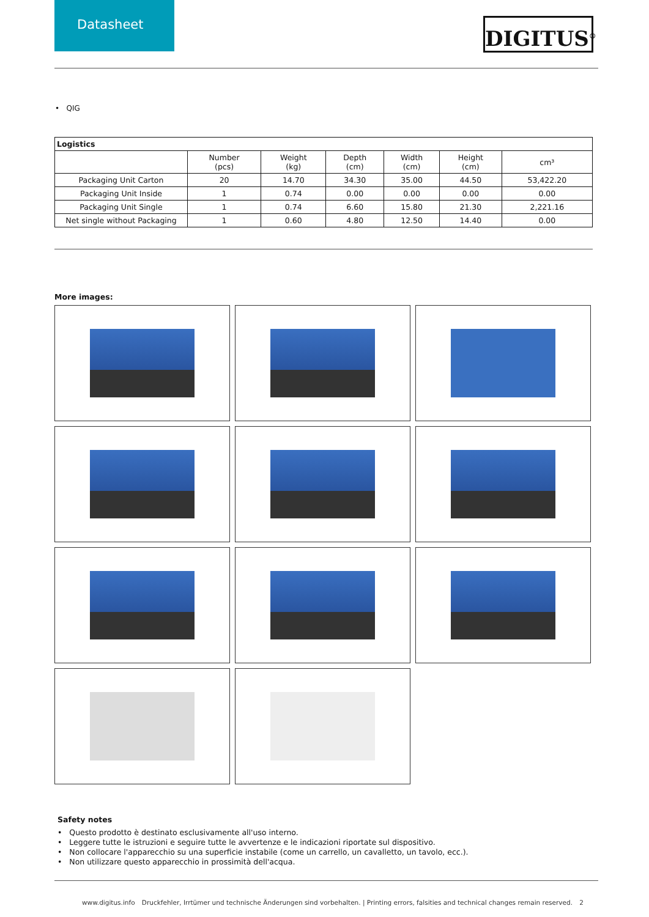Datasheet
DIGITUS<sup>®</sup>
• QIG
| Logistics | | | | | | |
| --- | --- | --- | --- | --- | --- | --- |
| | Number (pcs) | Weight (kg) | Depth (cm) | Width (cm) | Height (cm) | cm³ |
| Packaging Unit Carton | 20 | 14.70 | 34.30 | 35.00 | 44.50 | 53,422.20 |
| Packaging Unit Inside | 1 | 0.74 | 0.00 | 0.00 | 0.00 | 0.00 |
| Packaging Unit Single | 1 | 0.74 | 6.60 | 15.80 | 21.30 | 2,221.16 |
| Net single without Packaging | 1 | 0.60 | 4.80 | 12.50 | 14.40 | 0.00 |
More images:
Safety notes
• Questo prodotto è destinato esclusivamente all'uso interno.
• Leggere tutte le istruzioni e seguire tutte le avvertenze e le indicazioni riportate sul dispositivo.
• Non collocare l'apparecchio su una superficie instabile (come un carrello, un cavalletto, un tavolo, ecc.).
• Non utilizzare questo apparecchio in prossimità dell'acqua.
www.digitus.info Druckfehler, Irrtümer und technische Änderungen sind vorbehalten. | Printing errors, falsities and technical changes remain reserved. 2